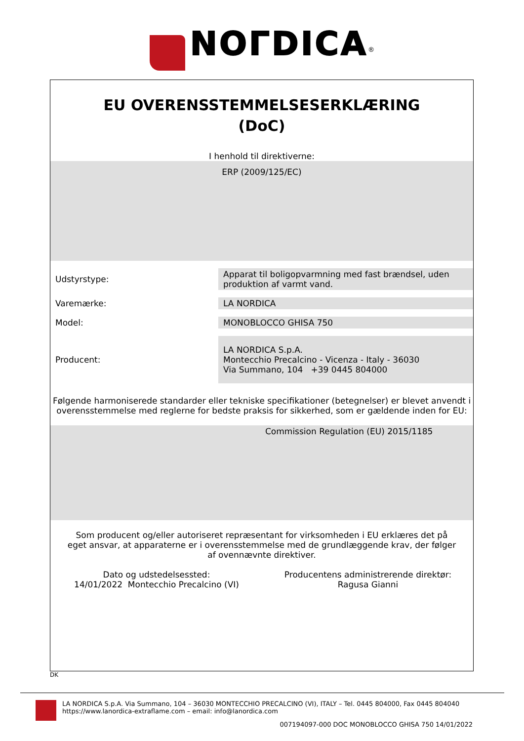NOГDICA<sup>®</sup>
EU OVERENSSTEMMELSESERKLÆRING
(DoC)
I henhold til direktiverne:
ERP (2009/125/EC)
| Udstyrstype: | Apparat til boligopvarmning med fast brændsel, uden produktion af varmt vand. |
| Varemærke: | LA NORDICA |
| Model: | MONOBLOCCO GHISA 750 |
| Producent: | LA NORDICA S.p.A. Montecchio Precalcino - Vicenza - Italy - 36030 Via Summano, 104 +39 0445 804000 |
Følgende harmoniserede standarder eller tekniske specifikationer (betegnelser) er blevet anvendt i overensstemmelse med reglerne for bedste praksis for sikkerhed, som er gældende inden for EU:
Commission Regulation (EU) 2015/1185
Som producent og/eller autoriseret repræsentant for virksomheden i EU erklæres det på eget ansvar, at apparaterne er i overensstemmelse med de grundlæggende krav, der følger af ovennævnte direktiver.
Dato og udstedelsessted:
14/01/2022 Montecchio Precalcino (VI)
Producentens administrerende direktør:
Ragusa Gianni
DK
LA NORDICA S.p.A. Via Summano, 104 – 36030 MONTECCHIO PRECALCINO (VI), ITALY – Tel. 0445 804000, Fax 0445 804040
https://www.lanordica-extraflame.com – email: info@lanordica.com
007194097-000 DOC MONOBLOCCO GHISA 750 14/01/2022